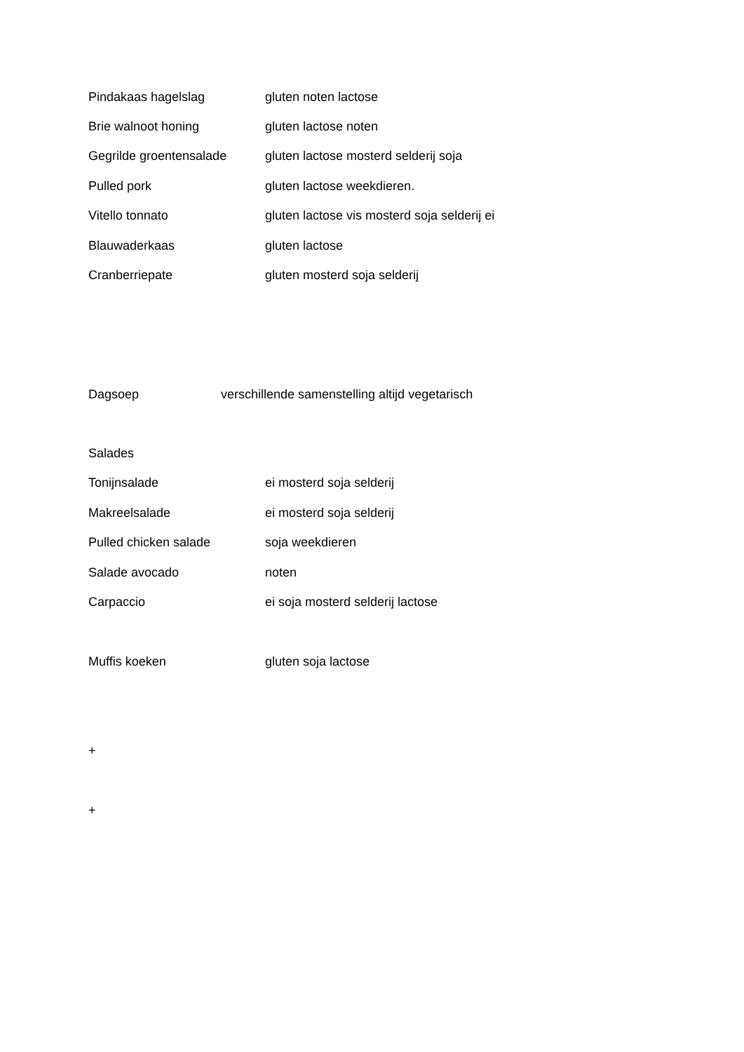Pindakaas hagelslag gluten noten lactose
Brie walnoot honing gluten lactose noten
Gegrilde groentensalade gluten lactose mosterd selderij soja
Pulled pork gluten lactose weekdieren.
Vitello tonnato gluten lactose vis mosterd soja selderij ei
Blauwaderkaas gluten lactose
Cranberriepate gluten mosterd soja selderij
Dagsoep verschillende samenstelling altijd vegetarisch
Salades
Tonijnsalade ei mosterd soja selderij
Makreelsalade ei mosterd soja selderij
Pulled chicken salade soja weekdieren
Salade avocado noten
Carpaccio ei soja mosterd selderij lactose
Muffis koeken gluten soja lactose
+
+